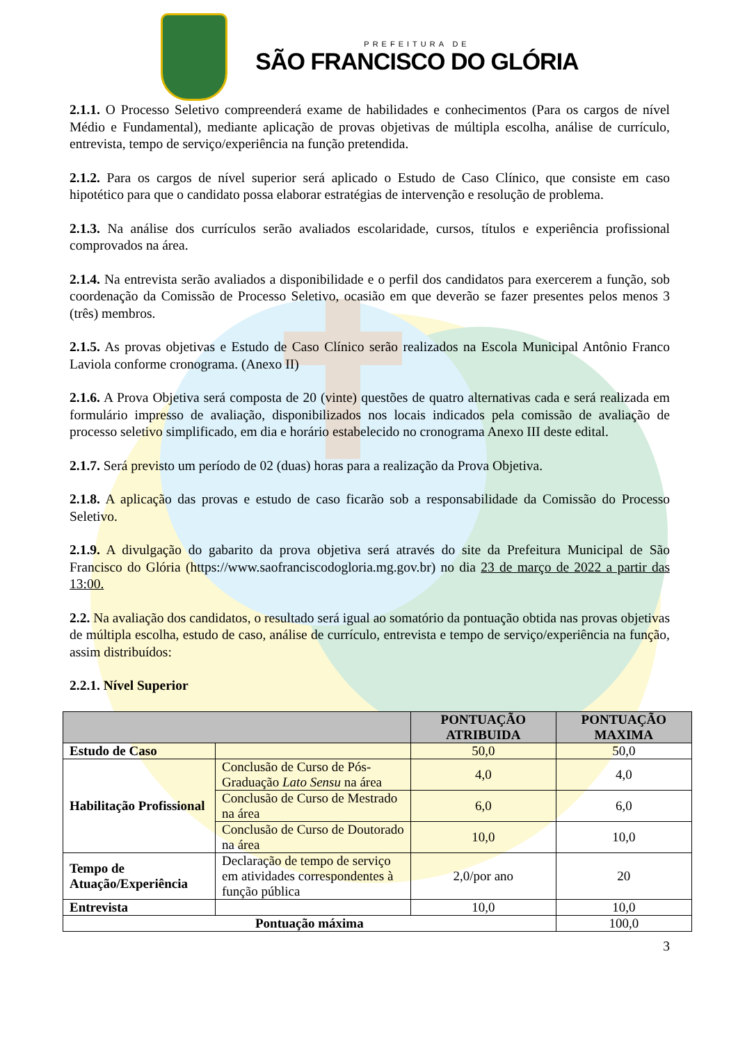PREFEITURA DE
SÃO FRANCISCO DO GLÓRIA
2.1.1. O Processo Seletivo compreenderá exame de habilidades e conhecimentos (Para os cargos de nível Médio e Fundamental), mediante aplicação de provas objetivas de múltipla escolha, análise de currículo, entrevista, tempo de serviço/experiência na função pretendida.
2.1.2. Para os cargos de nível superior será aplicado o Estudo de Caso Clínico, que consiste em caso hipotético para que o candidato possa elaborar estratégias de intervenção e resolução de problema.
2.1.3. Na análise dos currículos serão avaliados escolaridade, cursos, títulos e experiência profissional comprovados na área.
2.1.4. Na entrevista serão avaliados a disponibilidade e o perfil dos candidatos para exercerem a função, sob coordenação da Comissão de Processo Seletivo, ocasião em que deverão se fazer presentes pelos menos 3 (três) membros.
2.1.5. As provas objetivas e Estudo de Caso Clínico serão realizados na Escola Municipal Antônio Franco Laviola conforme cronograma. (Anexo II)
2.1.6. A Prova Objetiva será composta de 20 (vinte) questões de quatro alternativas cada e será realizada em formulário impresso de avaliação, disponibilizados nos locais indicados pela comissão de avaliação de processo seletivo simplificado, em dia e horário estabelecido no cronograma Anexo III deste edital.
2.1.7. Será previsto um período de 02 (duas) horas para a realização da Prova Objetiva.
2.1.8. A aplicação das provas e estudo de caso ficarão sob a responsabilidade da Comissão do Processo Seletivo.
2.1.9. A divulgação do gabarito da prova objetiva será através do site da Prefeitura Municipal de São Francisco do Glória (https://www.saofranciscodogloria.mg.gov.br) no dia 23 de março de 2022 a partir das 13:00.
2.2. Na avaliação dos candidatos, o resultado será igual ao somatório da pontuação obtida nas provas objetivas de múltipla escolha, estudo de caso, análise de currículo, entrevista e tempo de serviço/experiência na função, assim distribuídos:
2.2.1. Nível Superior
| | | PONTUAÇÃO ATRIBUIDA | PONTUAÇÃO MAXIMA |
| --- | --- | --- | --- |
| Estudo de Caso | | 50,0 | 50,0 |
| Habilitação Profissional | Conclusão de Curso de Pós-Graduação Lato Sensu na área | 4,0 | 4,0 |
| | Conclusão de Curso de Mestrado na área | 6,0 | 6,0 |
| | Conclusão de Curso de Doutorado na área | 10,0 | 10,0 |
| Tempo de Atuação/Experiência | Declaração de tempo de serviço em atividades correspondentes à função pública | 2,0/por ano | 20 |
| Entrevista | | 10,0 | 10,0 |
| Pontuação máxima | | | 100,0 |
3